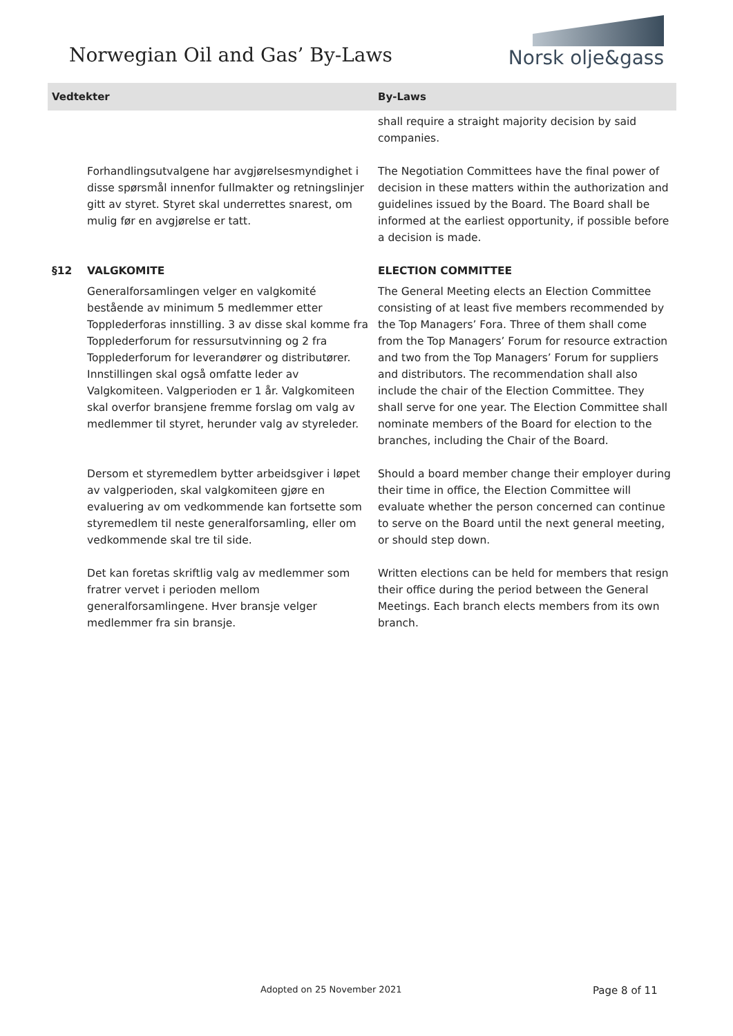Norwegian Oil and Gas’ By-Laws
Norsk olje&gass
| Vedtekter | | By-Laws |
| --- | --- | --- |
| | | shall require a straight majority decision by said companies. |
| | Forhandlingsutvalgene har avgjørelsesmyndighet i disse spørsmål innenfor fullmakter og retningslinjer gitt av styret. Styret skal underrettes snarest, om mulig før en avgjørelse er tatt. | The Negotiation Committees have the final power of decision in these matters within the authorization and guidelines issued by the Board. The Board shall be informed at the earliest opportunity, if possible before a decision is made. |
| §12 | VALGKOMITE | ELECTION COMMITTEE |
| | Generalforsamlingen velger en valgkomité bestående av minimum 5 medlemmer etter Topplederforas innstilling. 3 av disse skal komme fra Topplederforum for ressursutvinning og 2 fra Topplederforum for leverandører og distributører. Innstillingen skal også omfatte leder av Valgkomiteen. Valgperioden er 1 år. Valgkomiteen skal overfor bransjene fremme forslag om valg av medlemmer til styret, herunder valg av styreleder. | The General Meeting elects an Election Committee consisting of at least five members recommended by the Top Managers’ Fora. Three of them shall come from the Top Managers’ Forum for resource extraction and two from the Top Managers’ Forum for suppliers and distributors. The recommendation shall also include the chair of the Election Committee. They shall serve for one year. The Election Committee shall nominate members of the Board for election to the branches, including the Chair of the Board. |
| | Dersom et styremedlem bytter arbeidsgiver i løpet av valgperioden, skal valgkomiteen gjøre en evaluering av om vedkommende kan fortsette som styremedlem til neste generalforsamling, eller om vedkommende skal tre til side. | Should a board member change their employer during their time in office, the Election Committee will evaluate whether the person concerned can continue to serve on the Board until the next general meeting, or should step down. |
| | Det kan foretas skriftlig valg av medlemmer som fratrer vervet i perioden mellom generalforsamlingene. Hver bransje velger medlemmer fra sin bransje. | Written elections can be held for members that resign their office during the period between the General Meetings. Each branch elects members from its own branch. |
Adopted on 25 November 2021 Page 8 of 11